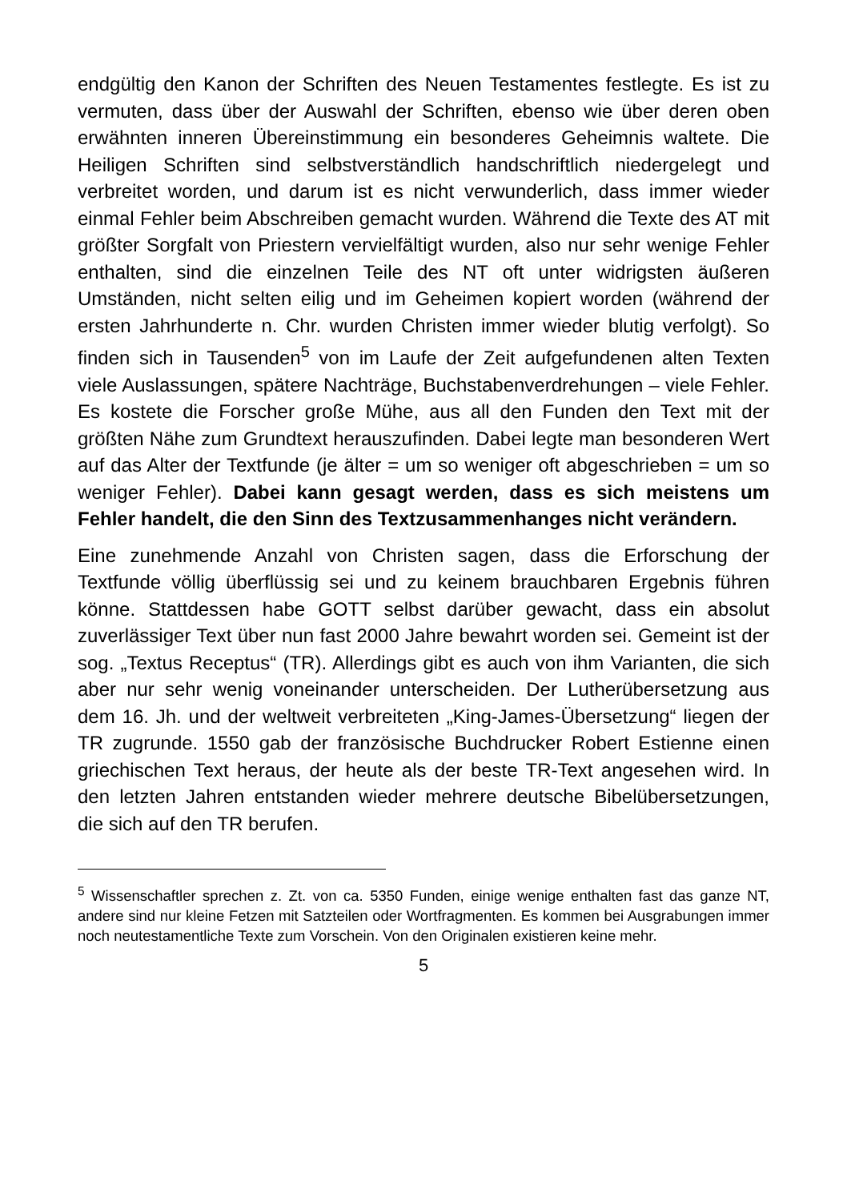endgültig den Kanon der Schriften des Neuen Testamentes festlegte. Es ist zu vermuten, dass über der Auswahl der Schriften, ebenso wie über deren oben erwähnten inneren Übereinstimmung ein besonderes Geheimnis waltete. Die Heiligen Schriften sind selbstverständlich handschriftlich niedergelegt und verbreitet worden, und darum ist es nicht verwunderlich, dass immer wieder einmal Fehler beim Abschreiben gemacht wurden. Während die Texte des AT mit größter Sorgfalt von Priestern vervielfältigt wurden, also nur sehr wenige Fehler enthalten, sind die einzelnen Teile des NT oft unter widrigsten äußeren Umständen, nicht selten eilig und im Geheimen kopiert worden (während der ersten Jahrhunderte n. Chr. wurden Christen immer wieder blutig verfolgt). So finden sich in Tausenden<sup>5</sup> von im Laufe der Zeit aufgefundenen alten Texten viele Auslassungen, spätere Nachträge, Buchstabenverdrehungen – viele Fehler. Es kostete die Forscher große Mühe, aus all den Funden den Text mit der größten Nähe zum Grundtext herauszufinden. Dabei legte man besonderen Wert auf das Alter der Textfunde (je älter = um so weniger oft abgeschrieben = um so weniger Fehler). Dabei kann gesagt werden, dass es sich meistens um Fehler handelt, die den Sinn des Textzusammenhanges nicht verändern.
Eine zunehmende Anzahl von Christen sagen, dass die Erforschung der Textfunde völlig überflüssig sei und zu keinem brauchbaren Ergebnis führen könne. Stattdessen habe GOTT selbst darüber gewacht, dass ein absolut zuverlässiger Text über nun fast 2000 Jahre bewahrt worden sei. Gemeint ist der sog. „Textus Receptus“ (TR). Allerdings gibt es auch von ihm Varianten, die sich aber nur sehr wenig voneinander unterscheiden. Der Lutherübersetzung aus dem 16. Jh. und der weltweit verbreiteten „King-James-Übersetzung“ liegen der TR zugrunde. 1550 gab der französische Buchdrucker Robert Estienne einen griechischen Text heraus, der heute als der beste TR-Text angesehen wird. In den letzten Jahren entstanden wieder mehrere deutsche Bibelübersetzungen, die sich auf den TR berufen.
<sup>5</sup> Wissenschaftler sprechen z. Zt. von ca. 5350 Funden, einige wenige enthalten fast das ganze NT, andere sind nur kleine Fetzen mit Satzteilen oder Wortfragmenten. Es kommen bei Ausgrabungen immer noch neutestamentliche Texte zum Vorschein. Von den Originalen existieren keine mehr.
5